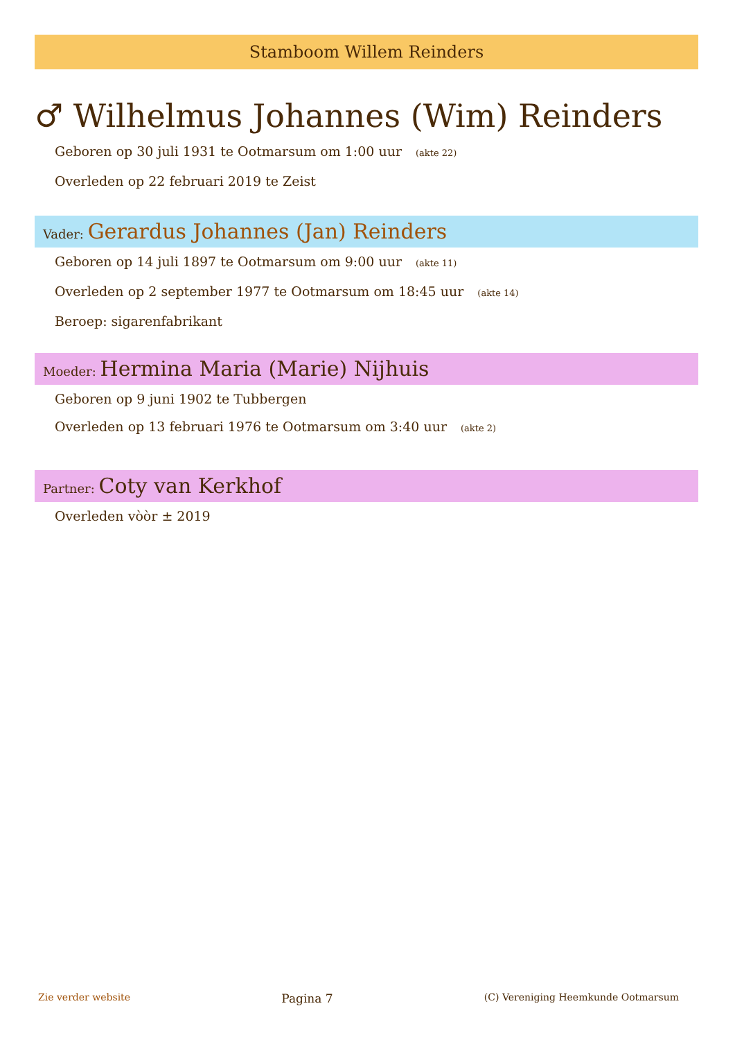Stamboom Willem Reinders
♂ Wilhelmus Johannes (Wim) Reinders
Geboren op 30 juli 1931 te Ootmarsum om 1:00 uur (akte 22)
Overleden op 22 februari 2019 te Zeist
Vader: Gerardus Johannes (Jan) Reinders
Geboren op 14 juli 1897 te Ootmarsum om 9:00 uur (akte 11)
Overleden op 2 september 1977 te Ootmarsum om 18:45 uur (akte 14)
Beroep: sigarenfabrikant
Moeder: Hermina Maria (Marie) Nijhuis
Geboren op 9 juni 1902 te Tubbergen
Overleden op 13 februari 1976 te Ootmarsum om 3:40 uur (akte 2)
Partner: Coty van Kerkhof
Overleden vòòr ± 2019
Zie verder website Pagina 7 (C) Vereniging Heemkunde Ootmarsum